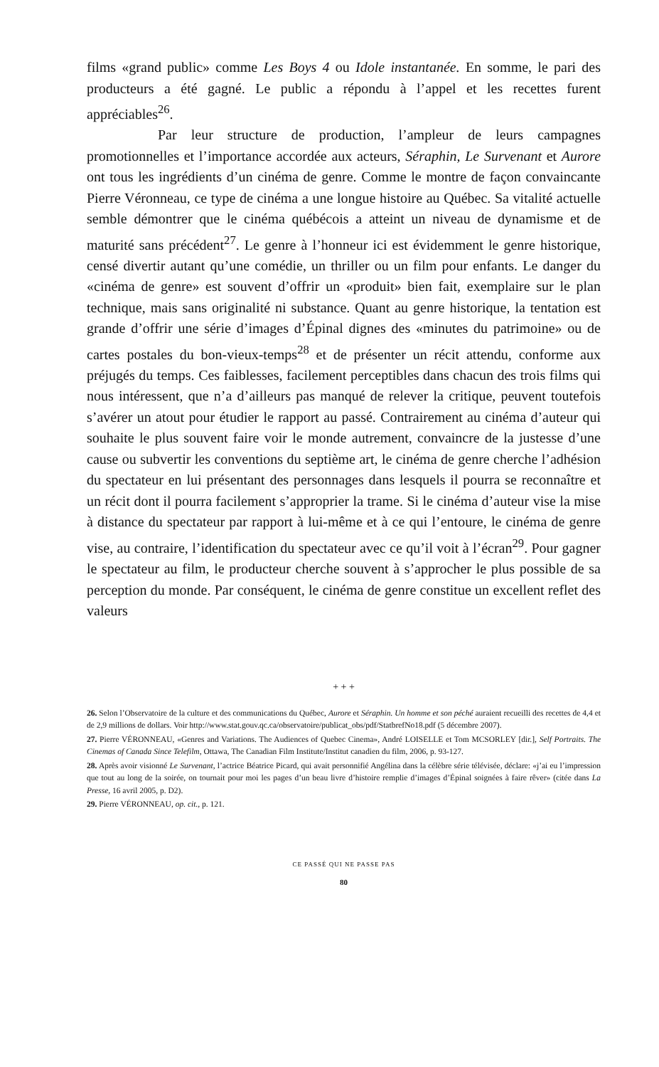films «grand public» comme Les Boys 4 ou Idole instantanée. En somme, le pari des producteurs a été gagné. Le public a répondu à l’appel et les recettes furent appréciables<sup>26</sup>.
Par leur structure de production, l’ampleur de leurs campagnes promotionnelles et l’importance accordée aux acteurs, Séraphin, Le Survenant et Aurore ont tous les ingrédients d’un cinéma de genre. Comme le montre de façon convaincante Pierre Véronneau, ce type de cinéma a une longue histoire au Québec. Sa vitalité actuelle semble démontrer que le cinéma québécois a atteint un niveau de dynamisme et de maturité sans précédent<sup>27</sup>. Le genre à l’honneur ici est évidemment le genre historique, censé divertir autant qu’une comédie, un thriller ou un film pour enfants. Le danger du «cinéma de genre» est souvent d’offrir un «produit» bien fait, exemplaire sur le plan technique, mais sans originalité ni substance. Quant au genre historique, la tentation est grande d’offrir une série d’images d’Épinal dignes des «minutes du patrimoine» ou de cartes postales du bon-vieux-temps<sup>28</sup> et de présenter un récit attendu, conforme aux préjugés du temps. Ces faiblesses, facilement perceptibles dans chacun des trois films qui nous intéressent, que n’a d’ailleurs pas manqué de relever la critique, peuvent toutefois s’avérer un atout pour étudier le rapport au passé. Contrairement au cinéma d’auteur qui souhaite le plus souvent faire voir le monde autrement, convaincre de la justesse d’une cause ou subvertir les conventions du septième art, le cinéma de genre cherche l’adhésion du spectateur en lui présentant des personnages dans lesquels il pourra se reconnaître et un récit dont il pourra facilement s’approprier la trame. Si le cinéma d’auteur vise la mise à distance du spectateur par rapport à lui-même et à ce qui l’entoure, le cinéma de genre vise, au contraire, l’identification du spectateur avec ce qu’il voit à l’écran<sup>29</sup>. Pour gagner le spectateur au film, le producteur cherche souvent à s’approcher le plus possible de sa perception du monde. Par conséquent, le cinéma de genre constitue un excellent reflet des valeurs
+ + +
26. Selon l’Observatoire de la culture et des communications du Québec, Aurore et Séraphin. Un homme et son péché auraient recueilli des recettes de 4,4 et de 2,9 millions de dollars. Voir http://www.stat.gouv.qc.ca/observatoire/publicat_obs/pdf/StatbrefNo18.pdf (5 décembre 2007).
27. Pierre VÉRONNEAU, «Genres and Variations. The Audiences of Quebec Cinema», André LOISELLE et Tom MCSORLEY [dir.], Self Portraits. The Cinemas of Canada Since Telefilm, Ottawa, The Canadian Film Institute/Institut canadien du film, 2006, p. 93-127.
28. Après avoir visionné Le Survenant, l’actrice Béatrice Picard, qui avait personnifié Angélina dans la célèbre série télévisée, déclare: «j’ai eu l’impression que tout au long de la soirée, on tournait pour moi les pages d’un beau livre d’histoire remplie d’images d’Épinal soignées à faire rêver» (citée dans La Presse, 16 avril 2005, p. D2).
29. Pierre VÉRONNEAU, op. cit., p. 121.
CE PASSÉ QUI NE PASSE PAS
80